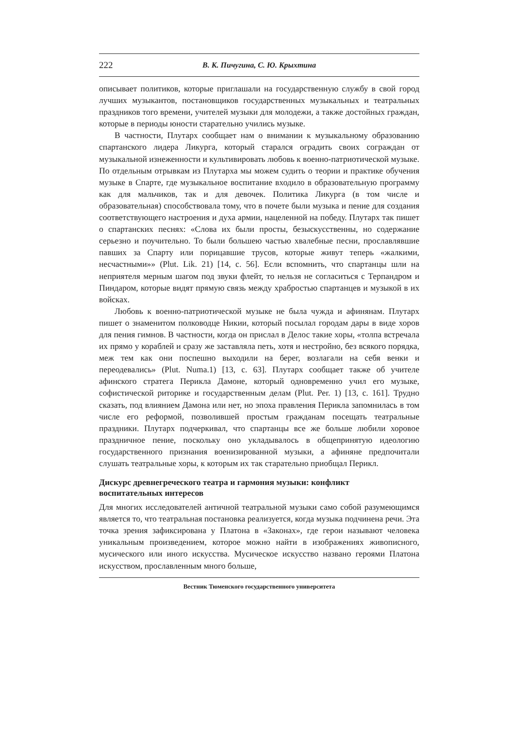222 В. К. Пичугина, С. Ю. Крыхтина
описывает политиков, которые приглашали на государственную службу в свой город лучших музыкантов, постановщиков государственных музыкальных и театральных праздников того времени, учителей музыки для молодежи, а также достойных граждан, которые в периоды юности старательно учились музыке.
В частности, Плутарх сообщает нам о внимании к музыкальному образованию спартанского лидера Ликурга, который старался оградить своих сограждан от музыкальной изнеженности и культивировать любовь к военно-патриотической музыке. По отдельным отрывкам из Плутарха мы можем судить о теории и практике обучения музыке в Спарте, где музыкальное воспитание входило в образовательную программу как для мальчиков, так и для девочек. Политика Ликурга (в том числе и образовательная) способствовала тому, что в почете были музыка и пение для создания соответствующего настроения и духа армии, нацеленной на победу. Плутарх так пишет о спартанских песнях: «Слова их были просты, безыскусственны, но содержание серьезно и поучительно. То были большею частью хвалебные песни, прославлявшие павших за Спарту или порицавшие трусов, которые живут теперь «жалкими, несчастными»» (Plut. Lik. 21) [14, с. 56]. Если вспомнить, что спартанцы шли на неприятеля мерным шагом под звуки флейт, то нельзя не согласиться с Терпандром и Пиндаром, которые видят прямую связь между храбростью спартанцев и музыкой в их войсках.
Любовь к военно-патриотической музыке не была чужда и афинянам. Плутарх пишет о знаменитом полководце Никии, который посылал городам дары в виде хоров для пения гимнов. В частности, когда он прислал в Делос такие хоры, «толпа встречала их прямо у кораблей и сразу же заставляла петь, хотя и нестройно, без всякого порядка, меж тем как они поспешно выходили на берег, возлагали на себя венки и переодевались» (Plut. Numa.1) [13, с. 63]. Плутарх сообщает также об учителе афинского стратега Перикла Дамоне, который одновременно учил его музыке, софистической риторике и государственным делам (Plut. Per. 1) [13, с. 161]. Трудно сказать, под влиянием Дамона или нет, но эпоха правления Перикла запомнилась в том числе его реформой, позволившей простым гражданам посещать театральные праздники. Плутарх подчеркивал, что спартанцы все же больше любили хоровое праздничное пение, поскольку оно укладывалось в общепринятую идеологию государственного признания военизированной музыки, а афиняне предпочитали слушать театральные хоры, к которым их так старательно приобщал Перикл.
Дискурс древнегреческого театра и гармония музыки: конфликт
воспитательных интересов
Для многих исследователей античной театральной музыки само собой разумеющимся является то, что театральная постановка реализуется, когда музыка подчинена речи. Эта точка зрения зафиксирована у Платона в «Законах», где герои называют человека уникальным произведением, которое можно найти в изображениях живописного, мусического или иного искусства. Мусическое искусство названо героями Платона искусством, прославленным много больше,
Вестник Тюменского государственного университета